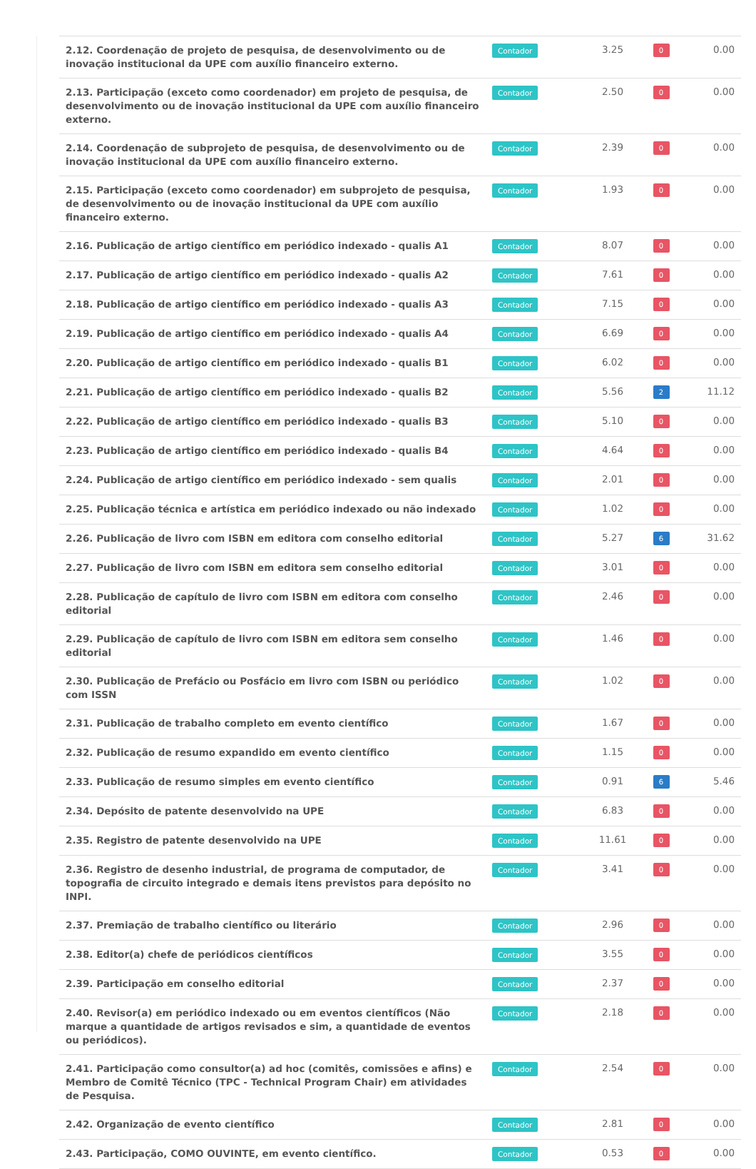| 2.12. Coordenação de projeto de pesquisa, de desenvolvimento ou de inovação institucional da UPE com auxílio financeiro externo. | Contador | 3.25 | 0 | 0.00 |
| 2.13. Participação (exceto como coordenador) em projeto de pesquisa, de desenvolvimento ou de inovação institucional da UPE com auxílio financeiro externo. | Contador | 2.50 | 0 | 0.00 |
| 2.14. Coordenação de subprojeto de pesquisa, de desenvolvimento ou de inovação institucional da UPE com auxílio financeiro externo. | Contador | 2.39 | 0 | 0.00 |
| 2.15. Participação (exceto como coordenador) em subprojeto de pesquisa, de desenvolvimento ou de inovação institucional da UPE com auxílio financeiro externo. | Contador | 1.93 | 0 | 0.00 |
| 2.16. Publicação de artigo científico em periódico indexado - qualis A1 | Contador | 8.07 | 0 | 0.00 |
| 2.17. Publicação de artigo científico em periódico indexado - qualis A2 | Contador | 7.61 | 0 | 0.00 |
| 2.18. Publicação de artigo científico em periódico indexado - qualis A3 | Contador | 7.15 | 0 | 0.00 |
| 2.19. Publicação de artigo científico em periódico indexado - qualis A4 | Contador | 6.69 | 0 | 0.00 |
| 2.20. Publicação de artigo científico em periódico indexado - qualis B1 | Contador | 6.02 | 0 | 0.00 |
| 2.21. Publicação de artigo científico em periódico indexado - qualis B2 | Contador | 5.56 | 2 | 11.12 |
| 2.22. Publicação de artigo científico em periódico indexado - qualis B3 | Contador | 5.10 | 0 | 0.00 |
| 2.23. Publicação de artigo científico em periódico indexado - qualis B4 | Contador | 4.64 | 0 | 0.00 |
| 2.24. Publicação de artigo científico em periódico indexado - sem qualis | Contador | 2.01 | 0 | 0.00 |
| 2.25. Publicação técnica e artística em periódico indexado ou não indexado | Contador | 1.02 | 0 | 0.00 |
| 2.26. Publicação de livro com ISBN em editora com conselho editorial | Contador | 5.27 | 6 | 31.62 |
| 2.27. Publicação de livro com ISBN em editora sem conselho editorial | Contador | 3.01 | 0 | 0.00 |
| 2.28. Publicação de capítulo de livro com ISBN em editora com conselho editorial | Contador | 2.46 | 0 | 0.00 |
| 2.29. Publicação de capítulo de livro com ISBN em editora sem conselho editorial | Contador | 1.46 | 0 | 0.00 |
| 2.30. Publicação de Prefácio ou Posfácio em livro com ISBN ou periódico com ISSN | Contador | 1.02 | 0 | 0.00 |
| 2.31. Publicação de trabalho completo em evento científico | Contador | 1.67 | 0 | 0.00 |
| 2.32. Publicação de resumo expandido em evento científico | Contador | 1.15 | 0 | 0.00 |
| 2.33. Publicação de resumo simples em evento científico | Contador | 0.91 | 6 | 5.46 |
| 2.34. Depósito de patente desenvolvido na UPE | Contador | 6.83 | 0 | 0.00 |
| 2.35. Registro de patente desenvolvido na UPE | Contador | 11.61 | 0 | 0.00 |
| 2.36. Registro de desenho industrial, de programa de computador, de topografia de circuito integrado e demais itens previstos para depósito no INPI. | Contador | 3.41 | 0 | 0.00 |
| 2.37. Premiação de trabalho científico ou literário | Contador | 2.96 | 0 | 0.00 |
| 2.38. Editor(a) chefe de periódicos científicos | Contador | 3.55 | 0 | 0.00 |
| 2.39. Participação em conselho editorial | Contador | 2.37 | 0 | 0.00 |
| 2.40. Revisor(a) em periódico indexado ou em eventos científicos (Não marque a quantidade de artigos revisados e sim, a quantidade de eventos ou periódicos). | Contador | 2.18 | 0 | 0.00 |
| 2.41. Participação como consultor(a) ad hoc (comitês, comissões e afins) e Membro de Comitê Técnico (TPC - Technical Program Chair) em atividades de Pesquisa. | Contador | 2.54 | 0 | 0.00 |
| 2.42. Organização de evento científico | Contador | 2.81 | 0 | 0.00 |
| 2.43. Participação, COMO OUVINTE, em evento científico. | Contador | 0.53 | 0 | 0.00 |